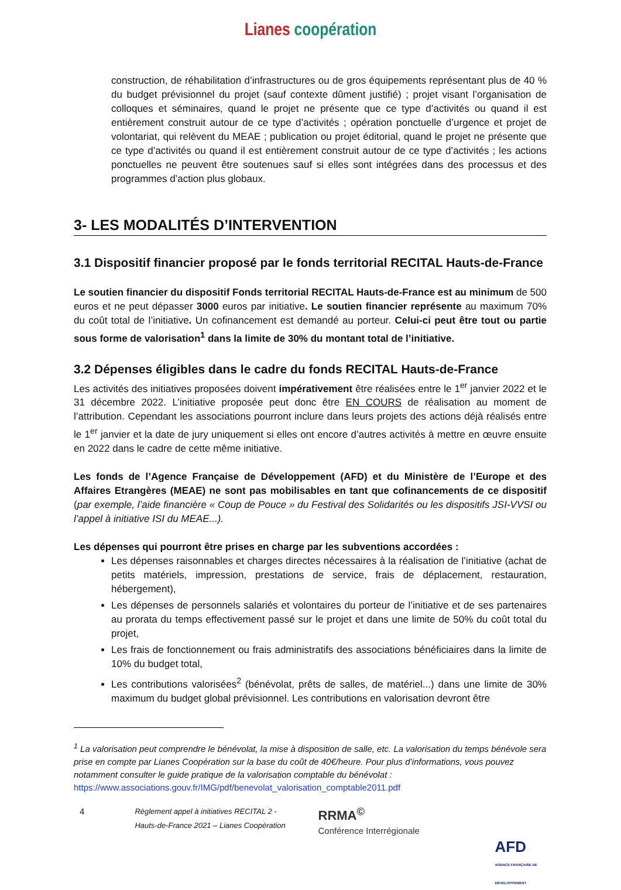Lianes coopération
construction, de réhabilitation d’infrastructures ou de gros équipements représentant plus de 40 % du budget prévisionnel du projet (sauf contexte dûment justifié) ; projet visant l’organisation de colloques et séminaires, quand le projet ne présente que ce type d’activités ou quand il est entièrement construit autour de ce type d’activités ; opération ponctuelle d’urgence et projet de volontariat, qui relèvent du MEAE ; publication ou projet éditorial, quand le projet ne présente que ce type d’activités ou quand il est entièrement construit autour de ce type d’activités ; les actions ponctuelles ne peuvent être soutenues sauf si elles sont intégrées dans des processus et des programmes d’action plus globaux.
3- LES MODALITÉS D’INTERVENTION
3.1 Dispositif financier proposé par le fonds territorial RECITAL Hauts-de-France
Le soutien financier du dispositif Fonds territorial RECITAL Hauts-de-France est au minimum de 500 euros et ne peut dépasser 3000 euros par initiative. Le soutien financier représente au maximum 70% du coût total de l’initiative. Un cofinancement est demandé au porteur. Celui-ci peut être tout ou partie sous forme de valorisation<sup>1</sup> dans la limite de 30% du montant total de l’initiative.
3.2 Dépenses éligibles dans le cadre du fonds RECITAL Hauts-de-France
Les activités des initiatives proposées doivent impérativement être réalisées entre le 1<sup>er</sup> janvier 2022 et le 31 décembre 2022. L’initiative proposée peut donc être EN COURS de réalisation au moment de l’attribution. Cependant les associations pourront inclure dans leurs projets des actions déjà réalisés entre le 1<sup>er</sup> janvier et la date de jury uniquement si elles ont encore d’autres activités à mettre en œuvre ensuite en 2022 dans le cadre de cette même initiative.
Les fonds de l’Agence Française de Développement (AFD) et du Ministère de l’Europe et des Affaires Etrangères (MEAE) ne sont pas mobilisables en tant que cofinancements de ce dispositif (par exemple, l’aide financière « Coup de Pouce » du Festival des Solidarités ou les dispositifs JSI-VVSI ou l’appel à initiative ISI du MEAE...).
Les dépenses qui pourront être prises en charge par les subventions accordées :
Les dépenses raisonnables et charges directes nécessaires à la réalisation de l’initiative (achat de petits matériels, impression, prestations de service, frais de déplacement, restauration, hébergement),
Les dépenses de personnels salariés et volontaires du porteur de l’initiative et de ses partenaires au prorata du temps effectivement passé sur le projet et dans une limite de 50% du coût total du projet,
Les frais de fonctionnement ou frais administratifs des associations bénéficiaires dans la limite de 10% du budget total,
Les contributions valorisées<sup>2</sup> (bénévolat, prêts de salles, de matériel...) dans une limite de 30% maximum du budget global prévisionnel. Les contributions en valorisation devront être
<sup>1</sup> La valorisation peut comprendre le bénévolat, la mise à disposition de salle, etc. La valorisation du temps bénévole sera prise en compte par Lianes Coopération sur la base du coût de 40€/heure. Pour plus d’informations, vous pouvez notamment consulter le guide pratique de la valorisation comptable du bénévolat : https://www.associations.gouv.fr/IMG/pdf/benevolat_valorisation_comptable2011.pdf
4
Règlement appel à initiatives RECITAL 2 - Hauts-de-France 2021 – Lianes Coopération
RRMA<sup>©</sup>
Conférence Interrégionale
AFD
AGENCE FRANÇAISE DE DÉVELOPPEMENT